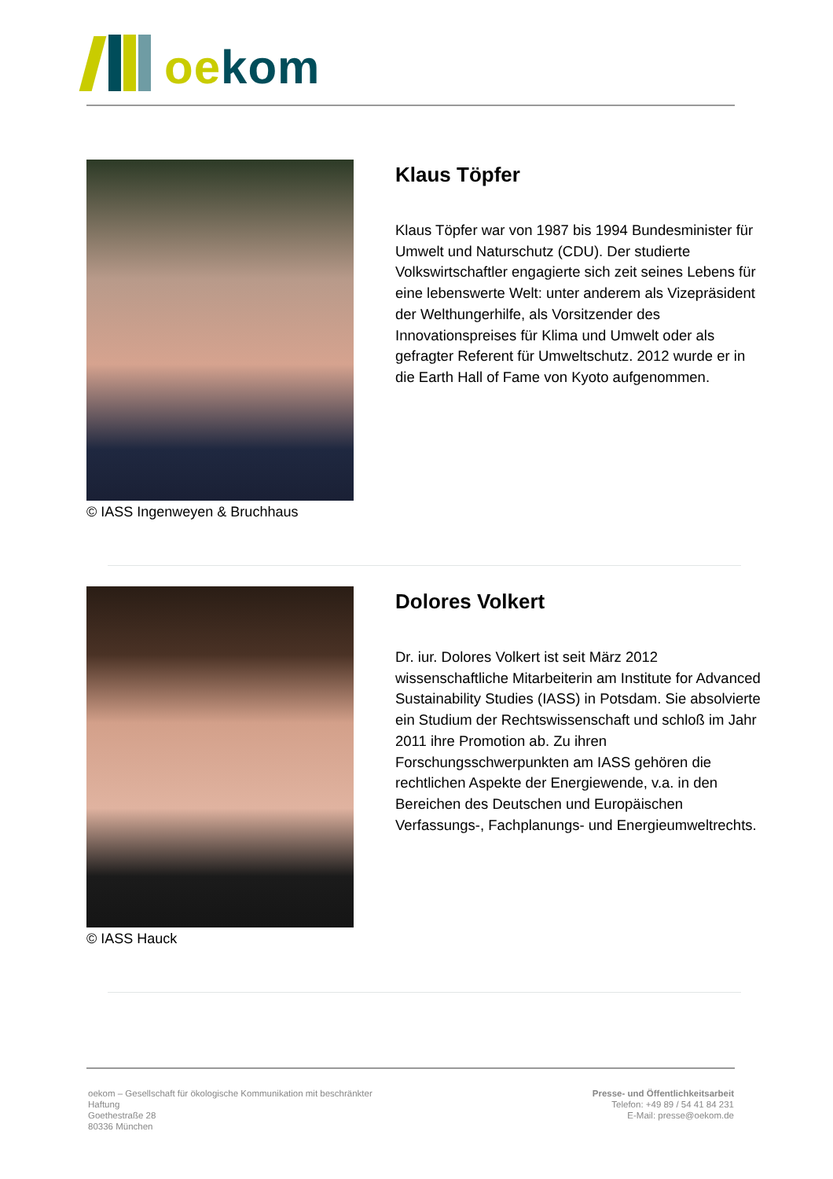oe kom
© IASS Ingenweyen & Bruchhaus
Klaus Töpfer
Klaus Töpfer war von 1987 bis 1994 Bundesminister für Umwelt und Naturschutz (CDU). Der studierte Volkswirtschaftler engagierte sich zeit seines Lebens für eine lebenswerte Welt: unter anderem als Vizepräsident der Welthungerhilfe, als Vorsitzender des Innovationspreises für Klima und Umwelt oder als gefragter Referent für Umweltschutz. 2012 wurde er in die Earth Hall of Fame von Kyoto aufgenommen.
© IASS Hauck
Dolores Volkert
Dr. iur. Dolores Volkert ist seit März 2012 wissenschaftliche Mitarbeiterin am Institute for Advanced Sustainability Studies (IASS) in Potsdam. Sie absolvierte ein Studium der Rechtswissenschaft und schloß im Jahr 2011 ihre Promotion ab. Zu ihren Forschungsschwerpunkten am IASS gehören die rechtlichen Aspekte der Energiewende, v.a. in den Bereichen des Deutschen und Europäischen Verfassungs-, Fachplanungs- und Energieumweltrechts.
oekom – Gesellschaft für ökologische Kommunikation mit beschränkter Haftung
Goethestraße 28
80336 München
Presse- und Öffentlichkeitsarbeit
Telefon: +49 89 / 54 41 84 231
E-Mail: presse@oekom.de